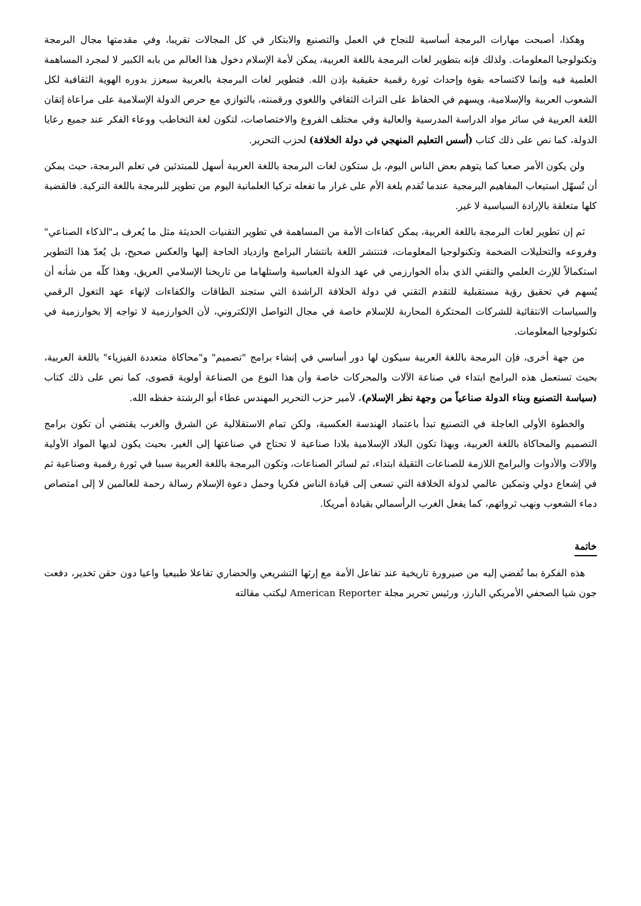وهكذا، أصبحت مهارات البرمجة أساسية للنجاح في العمل والتصنيع والابتكار في كل المجالات تقريبا، وفي مقدمتها مجال البرمجة وتكنولوجيا المعلومات. ولذلك فإنه بتطوير لغات البرمجة باللغة العربية، يمكن لأمة الإسلام دخول هذا العالم من بابه الكبير لا لمجرد المساهمة العلمية فيه وإنما لاكتساحه بقوة وإحداث ثورة رقمية حقيقية بإذن الله. فتطوير لغات البرمجة بالعربية سيعزز بدوره الهوية الثقافية لكل الشعوب العربية والإسلامية، ويسهم في الحفاظ على التراث الثقافي واللغوي ورقمنته، بالتوازي مع حرص الدولة الإسلامية على مراعاة إتقان اللغة العربية في سائر مواد الدراسة المدرسية والعالية وفي مختلف الفروع والاختصاصات، لتكون لغة التخاطب ووعاء الفكر عند جميع رعايا الدولة، كما نص على ذلك كتاب (أسس التعليم المنهجي في دولة الخلافة) لحزب التحرير.
ولن يكون الأمر صعبا كما يتوهم بعض الناس اليوم، بل ستكون لغات البرمجة باللغة العربية أسهل للمبتدئين في تعلم البرمجة، حيث يمكن أن تُسهّل استيعاب المفاهيم البرمجية عندما تُقدم بلغة الأم على غرار ما تفعله تركيا العلمانية اليوم من تطوير للبرمجة باللغة التركية. فالقضية كلها متعلقة بالإرادة السياسية لا غير.
ثم إن تطوير لغات البرمجة باللغة العربية، يمكن كفاءات الأمة من المساهمة في تطوير التقنيات الحديثة مثل ما يُعرف بـ"الذكاء الصناعي" وفروعه والتحليلات الضخمة وتكنولوجيا المعلومات، فتنتشر اللغة بانتشار البرامج وازدياد الحاجة إليها والعكس صحيح، بل يُعدّ هذا التطوير استكمالاً للإرث العلمي والتقني الذي بدأه الخوارزمي في عهد الدولة العباسية واستلهاما من تاريخنا الإسلامي العريق، وهذا كلّه من شأنه أن يُسهم في تحقيق رؤية مستقبلية للتقدم التقني في دولة الخلافة الراشدة التي ستجند الطاقات والكفاءات لإنهاء عهد التغول الرقمي والسياسات الانتقائية للشركات المحتكرة المحاربة للإسلام خاصة في مجال التواصل الإلكتروني، لأن الخوارزمية لا تواجه إلا بخوارزمية في تكنولوجيا المعلومات.
من جهة أخرى، فإن البرمجة باللغة العربية سيكون لها دور أساسي في إنشاء برامج "تصميم" و"محاكاة متعددة الفيزياء" باللغة العربية، بحيث تستعمل هذه البرامج ابتداء في صناعة الآلات والمحركات خاصة وأن هذا النوع من الصناعة أولوية قصوى، كما نص على ذلك كتاب (سياسة التصنيع وبناء الدولة صناعياً من وجهة نظر الإسلام)، لأمير حزب التحرير المهندس عطاء أبو الرشتة حفظه الله.
والخطوة الأولى العاجلة في التصنيع تبدأ باعتماد الهندسة العكسية، ولكن تمام الاستقلالية عن الشرق والغرب يقتضي أن تكون برامج التصميم والمحاكاة باللغة العربية، وبهذا تكون البلاد الإسلامية بلادا صناعية لا تحتاج في صناعتها إلى الغير، بحيث يكون لديها المواد الأولية والآلات والأدوات والبرامج اللازمة للصناعات الثقيلة ابتداء، ثم لسائر الصناعات، وتكون البرمجة باللغة العربية سببا في ثورة رقمية وصناعية ثم في إشعاع دولي وتمكين عالمي لدولة الخلافة التي تسعى إلى قيادة الناس فكريا وحمل دعوة الإسلام رسالة رحمة للعالمين لا إلى امتصاص دماء الشعوب ونهب ثرواتهم، كما يفعل الغرب الرأسمالي بقيادة أمريكا.
خاتمة
هذه الفكرة بما تُفضي إليه من صيرورة تاريخية عند تفاعل الأمة مع إرثها التشريعي والحضاري تفاعلا طبيعيا واعيا دون حقن تخدير، دفعت جون شيا الصحفي الأمريكي البارز، ورئيس تحرير مجلة American Reporter ليكتب مقالته